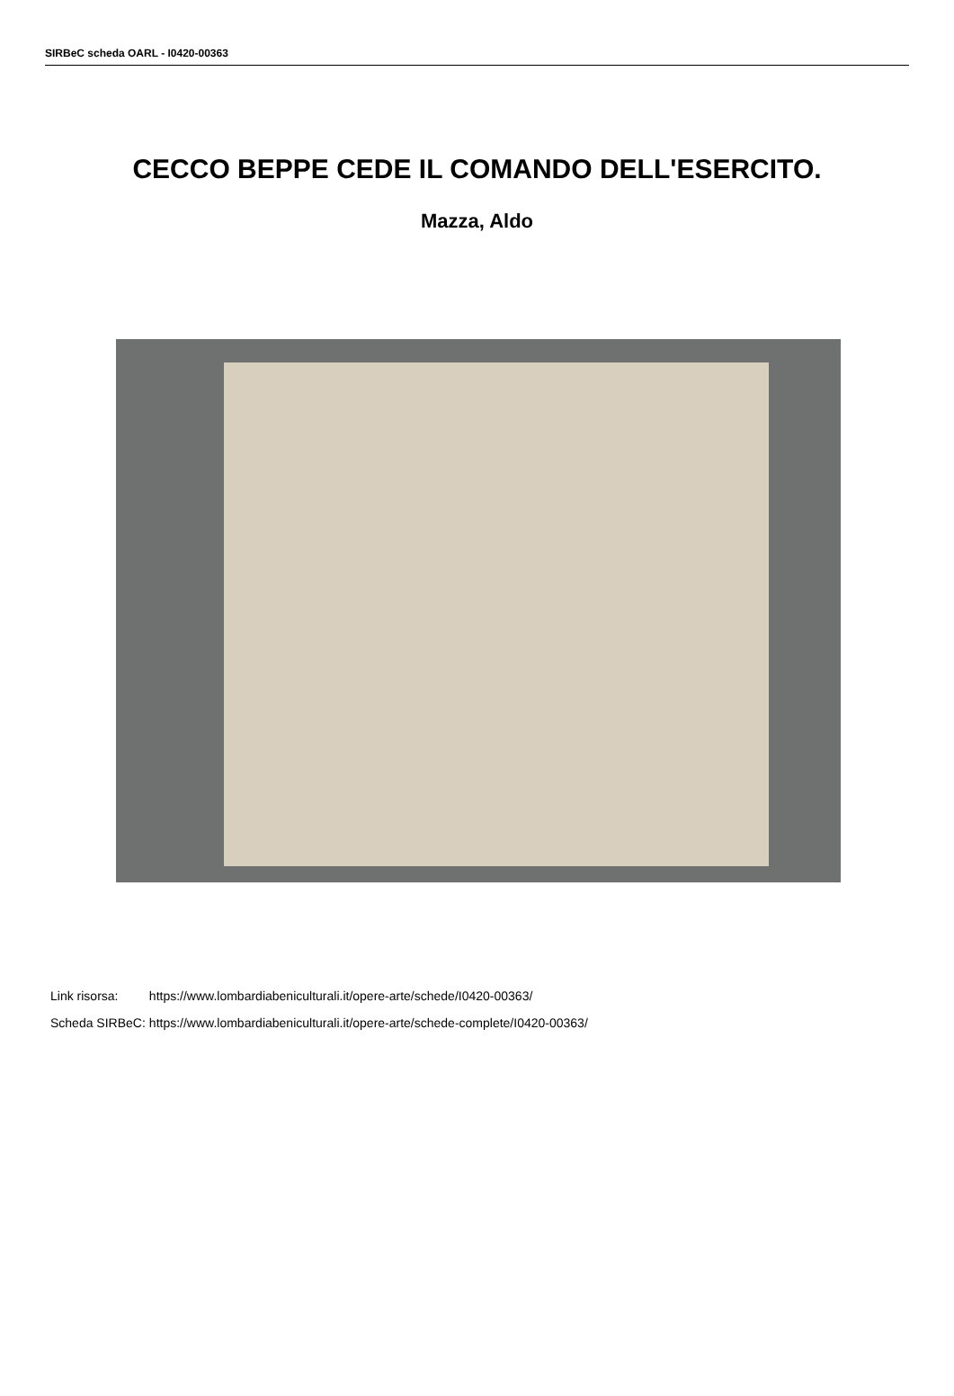SIRBeC scheda OARL - I0420-00363
CECCO BEPPE CEDE IL COMANDO DELL'ESERCITO.
Mazza, Aldo
| Link risorsa: | https://www.lombardiabeniculturali.it/opere-arte/schede/I0420-00363/ |
| Scheda SIRBeC: | https://www.lombardiabeniculturali.it/opere-arte/schede-complete/I0420-00363/ |